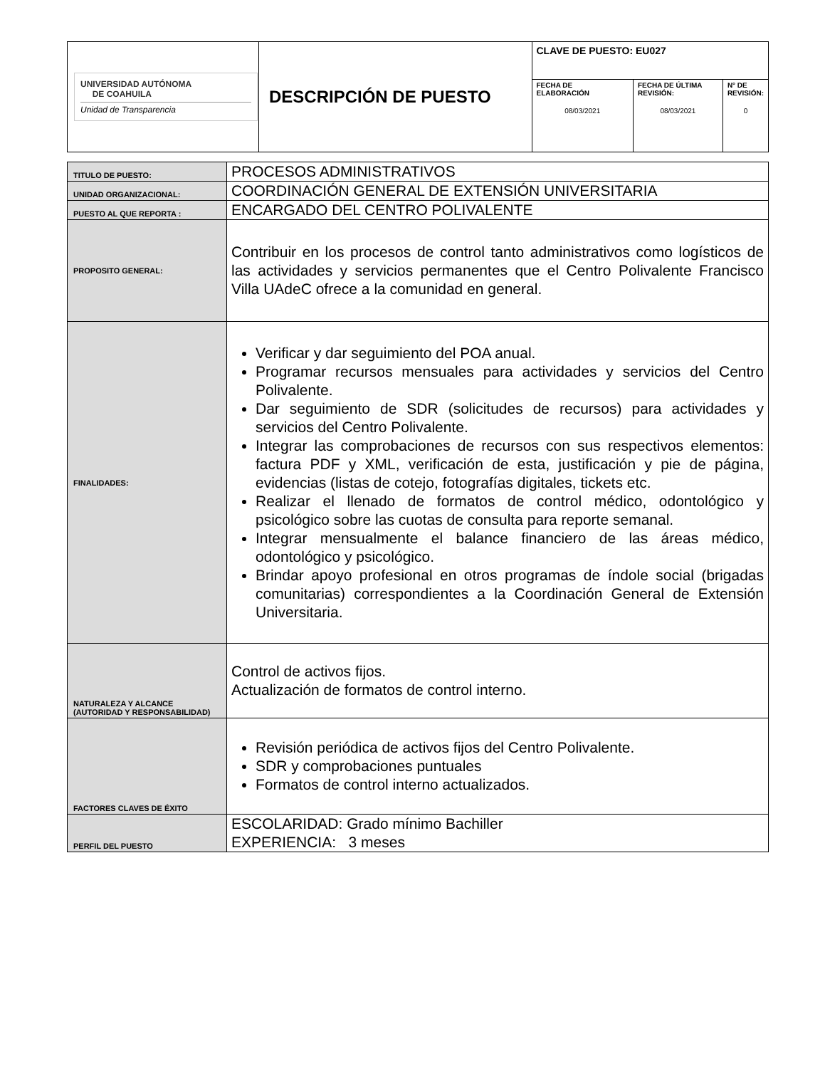| UNIVERSIDAD AUTÓNOMA DE COAHUILA Unidad de Transparencia | DESCRIPCIÓN DE PUESTO | CLAVE DE PUESTO: EU027 | | |
| | | FECHA DE ELABORACIÓN 08/03/2021 | FECHA DE ÚLTIMA REVISIÓN: 08/03/2021 | N° DE REVISIÓN: 0 |
| TITULO DE PUESTO: | PROCESOS ADMINISTRATIVOS |
| UNIDAD ORGANIZACIONAL: | COORDINACIÓN GENERAL DE EXTENSIÓN UNIVERSITARIA |
| PUESTO AL QUE REPORTA : | ENCARGADO DEL CENTRO POLIVALENTE |
| PROPOSITO GENERAL: | Contribuir en los procesos de control tanto administrativos como logísticos de las actividades y servicios permanentes que el Centro Polivalente Francisco Villa UAdeC ofrece a la comunidad en general. |
| FINALIDADES: | Verificar y dar seguimiento del POA anual. Programar recursos mensuales para actividades y servicios del Centro Polivalente. Dar seguimiento de SDR (solicitudes de recursos) para actividades y servicios del Centro Polivalente. Integrar las comprobaciones de recursos con sus respectivos elementos: factura PDF y XML, verificación de esta, justificación y pie de página, evidencias (listas de cotejo, fotografías digitales, tickets etc. Realizar el llenado de formatos de control médico, odontológico y psicológico sobre las cuotas de consulta para reporte semanal. Integrar mensualmente el balance financiero de las áreas médico, odontológico y psicológico. Brindar apoyo profesional en otros programas de índole social (brigadas comunitarias) correspondientes a la Coordinación General de Extensión Universitaria. |
| NATURALEZA Y ALCANCE (AUTORIDAD Y RESPONSABILIDAD) | Control de activos fijos. Actualización de formatos de control interno. |
| FACTORES CLAVES DE ÉXITO | Revisión periódica de activos fijos del Centro Polivalente. SDR y comprobaciones puntuales Formatos de control interno actualizados. |
| PERFIL DEL PUESTO | ESCOLARIDAD: Grado mínimo Bachiller EXPERIENCIA: 3 meses |